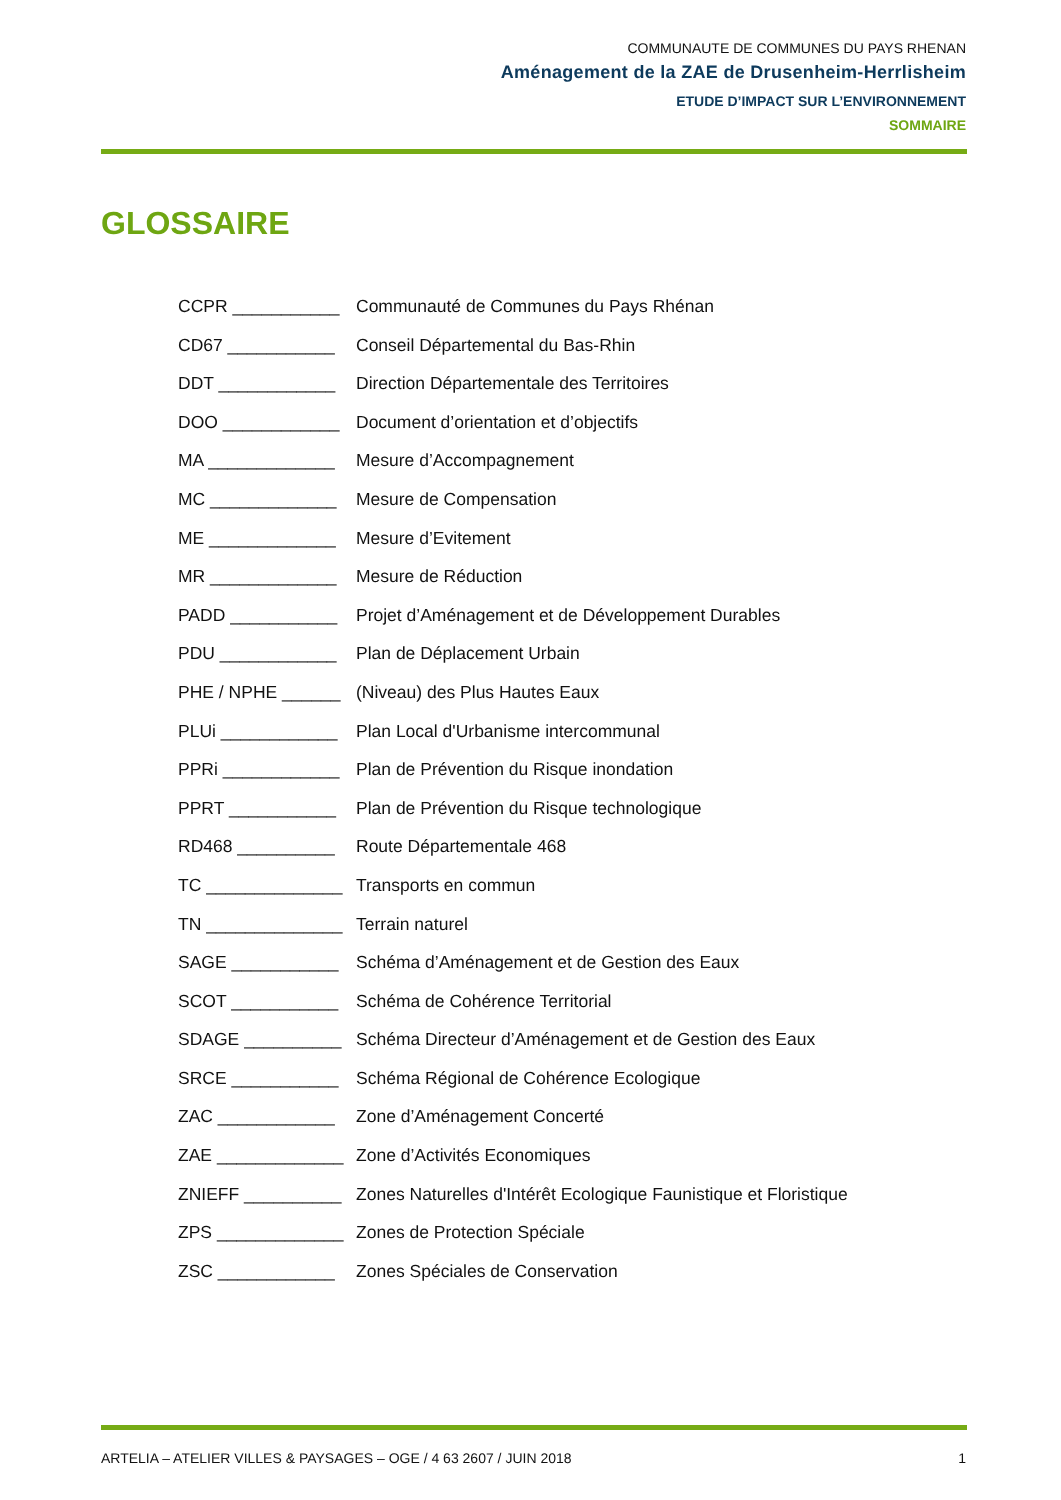COMMUNAUTE DE COMMUNES DU PAYS RHENAN
Aménagement de la ZAE de Drusenheim-Herrlisheim
ETUDE D’IMPACT SUR L’ENVIRONNEMENT
SOMMAIRE
GLOSSAIRE
CCPR ___________ Communauté de Communes du Pays Rhénan
CD67 ___________ Conseil Départemental du Bas-Rhin
DDT ____________ Direction Départementale des Territoires
DOO ____________ Document d’orientation et d’objectifs
MA _____________ Mesure d’Accompagnement
MC _____________ Mesure de Compensation
ME _____________ Mesure d’Evitement
MR _____________ Mesure de Réduction
PADD ___________ Projet d’Aménagement et de Développement Durables
PDU ____________ Plan de Déplacement Urbain
PHE / NPHE ______ (Niveau) des Plus Hautes Eaux
PLUi ____________ Plan Local d'Urbanisme intercommunal
PPRi ____________ Plan de Prévention du Risque inondation
PPRT ___________ Plan de Prévention du Risque technologique
RD468 __________ Route Départementale 468
TC ______________ Transports en commun
TN ______________ Terrain naturel
SAGE ___________ Schéma d’Aménagement et de Gestion des Eaux
SCOT ___________ Schéma de Cohérence Territorial
SDAGE __________ Schéma Directeur d’Aménagement et de Gestion des Eaux
SRCE ___________ Schéma Régional de Cohérence Ecologique
ZAC ____________ Zone d’Aménagement Concerté
ZAE _____________ Zone d’Activités Economiques
ZNIEFF __________ Zones Naturelles d'Intérêt Ecologique Faunistique et Floristique
ZPS _____________ Zones de Protection Spéciale
ZSC ____________ Zones Spéciales de Conservation
ARTELIA – ATELIER VILLES & PAYSAGES – OGE / 4 63 2607 / JUIN 2018 1